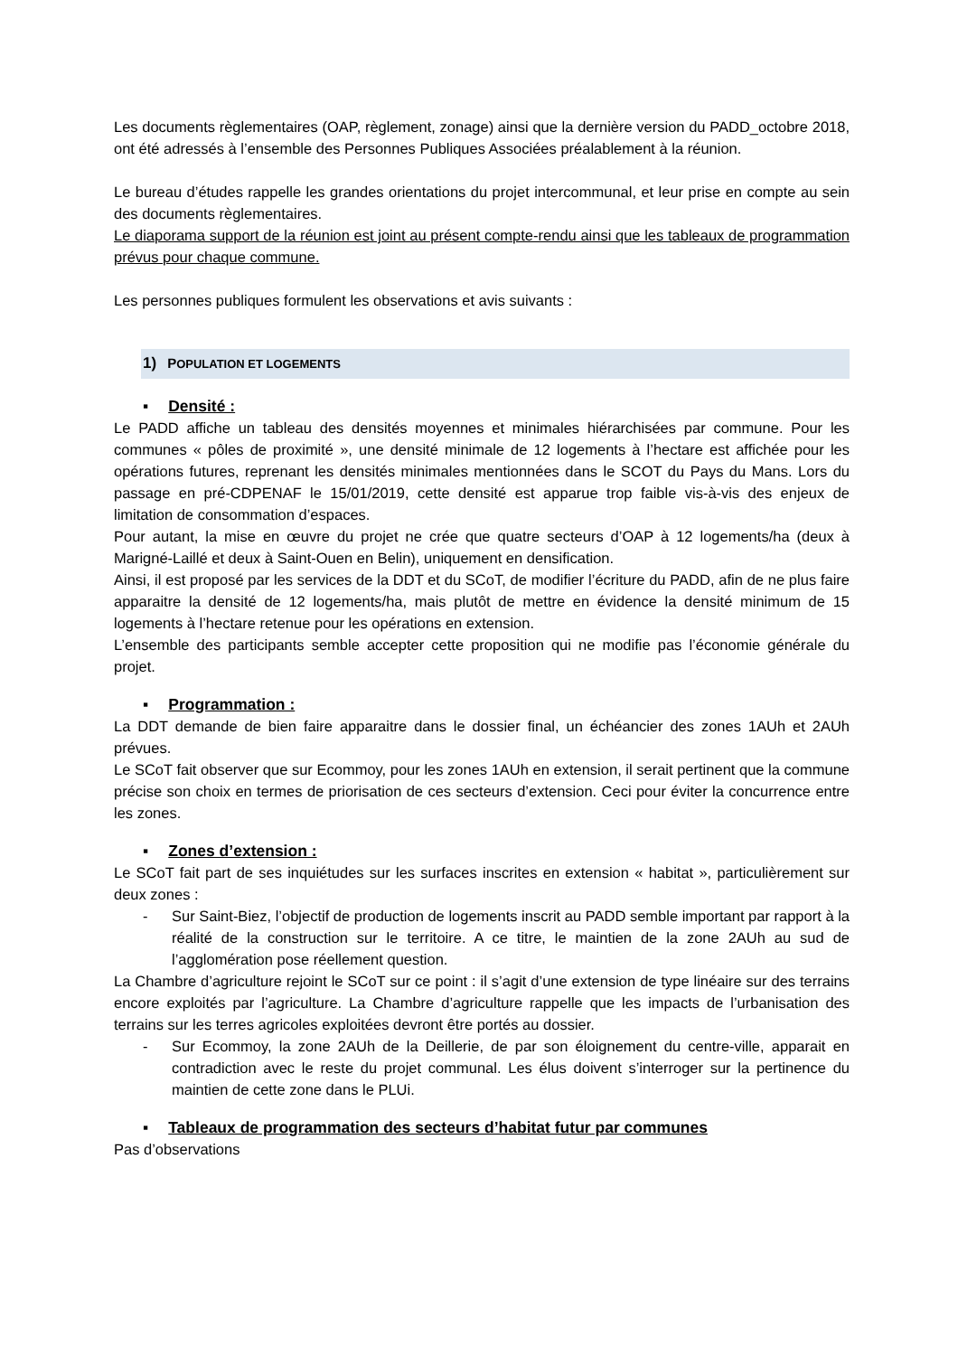Les documents règlementaires (OAP, règlement, zonage) ainsi que la dernière version du PADD_octobre 2018, ont été adressés à l’ensemble des Personnes Publiques Associées préalablement à la réunion.
Le bureau d’études rappelle les grandes orientations du projet intercommunal, et leur prise en compte au sein des documents règlementaires.
Le diaporama support de la réunion est joint au présent compte-rendu ainsi que les tableaux de programmation prévus pour chaque commune.
Les personnes publiques formulent les observations et avis suivants :
1) POPULATION ET LOGEMENTS
▪ Densité :
Le PADD affiche un tableau des densités moyennes et minimales hiérarchisées par commune. Pour les communes « pôles de proximité », une densité minimale de 12 logements à l’hectare est affichée pour les opérations futures, reprenant les densités minimales mentionnées dans le SCOT du Pays du Mans. Lors du passage en pré-CDPENAF le 15/01/2019, cette densité est apparue trop faible vis-à-vis des enjeux de limitation de consommation d’espaces.
Pour autant, la mise en œuvre du projet ne crée que quatre secteurs d’OAP à 12 logements/ha (deux à Marigné-Laillé et deux à Saint-Ouen en Belin), uniquement en densification.
Ainsi, il est proposé par les services de la DDT et du SCoT, de modifier l’écriture du PADD, afin de ne plus faire apparaitre la densité de 12 logements/ha, mais plutôt de mettre en évidence la densité minimum de 15 logements à l’hectare retenue pour les opérations en extension.
L’ensemble des participants semble accepter cette proposition qui ne modifie pas l’économie générale du projet.
▪ Programmation :
La DDT demande de bien faire apparaitre dans le dossier final, un échéancier des zones 1AUh et 2AUh prévues.
Le SCoT fait observer que sur Ecommoy, pour les zones 1AUh en extension, il serait pertinent que la commune précise son choix en termes de priorisation de ces secteurs d’extension. Ceci pour éviter la concurrence entre les zones.
▪ Zones d’extension :
Le SCoT fait part de ses inquiétudes sur les surfaces inscrites en extension « habitat », particulièrement sur deux zones :
- Sur Saint-Biez, l’objectif de production de logements inscrit au PADD semble important par rapport à la réalité de la construction sur le territoire. A ce titre, le maintien de la zone 2AUh au sud de l’agglomération pose réellement question.
La Chambre d’agriculture rejoint le SCoT sur ce point : il s’agit d’une extension de type linéaire sur des terrains encore exploités par l’agriculture. La Chambre d’agriculture rappelle que les impacts de l’urbanisation des terrains sur les terres agricoles exploitées devront être portés au dossier.
- Sur Ecommoy, la zone 2AUh de la Deillerie, de par son éloignement du centre-ville, apparait en contradiction avec le reste du projet communal. Les élus doivent s’interroger sur la pertinence du maintien de cette zone dans le PLUi.
▪ Tableaux de programmation des secteurs d’habitat futur par communes
Pas d’observations